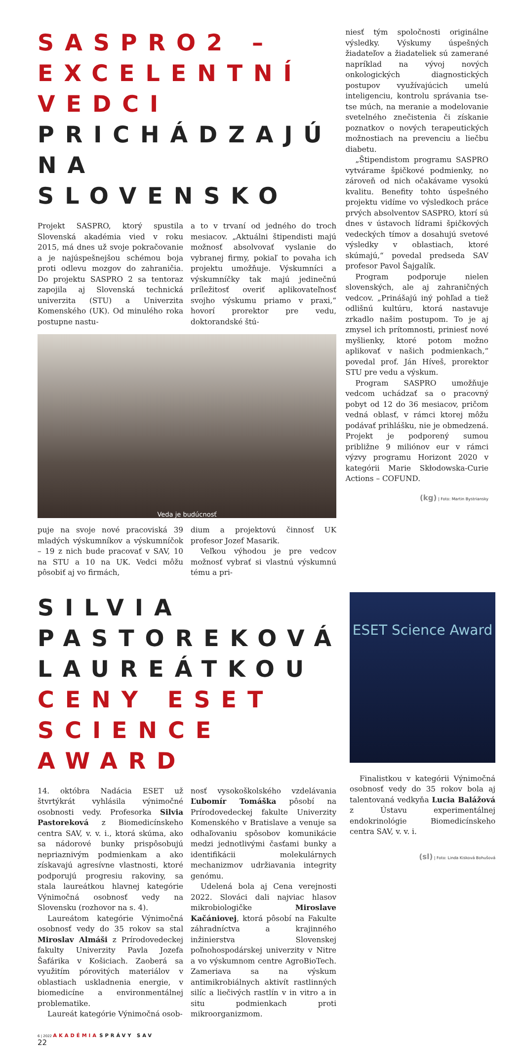SASPRO2 – EXCELENTNÍ VEDCI
PRICHÁDZAJÚ NA SLOVENSKO
Projekt SASPRO, ktorý spustila Slovenská akadémia vied v roku 2015, má dnes už svoje pokračovanie a je najúspešnejšou schémou boja proti odlevu mozgov do zahraničia. Do projektu SASPRO 2 sa tentoraz zapojila aj Slovenská technická univerzita (STU) a Univerzita Komenského (UK). Od minulého roka postupne nastu-
a to v trvaní od jedného do troch mesiacov. „Aktuálni štipendisti majú možnosť absolvovať vyslanie do vybranej firmy, pokiaľ to povaha ich projektu umožňuje. Výskumníci a výskumníčky tak majú jedinečnú príležitosť overiť aplikovateľnosť svojho výskumu priamo v praxi,“ hovorí prorektor pre vedu, doktorandské štú-
Veda je budúcnosť
puje na svoje nové pracoviská 39 mladých výskumníkov a výskumníčok – 19 z nich bude pracovať v SAV, 10 na STU a 10 na UK. Vedci môžu pôsobiť aj vo firmách,
dium a projektovú činnosť UK profesor Jozef Masarik.
Veľkou výhodou je pre vedcov možnosť vybrať si vlastnú výskumnú tému a pri-
niesť tým spoločnosti originálne výsledky. Výskumy úspešných žiadateľov a žiadateliek sú zamerané napríklad na vývoj nových onkologických diagnostických postupov využívajúcich umelú inteligenciu, kontrolu správania tse-tse múch, na meranie a modelovanie svetelného znečistenia či získanie poznatkov o nových terapeutických možnostiach na prevenciu a liečbu diabetu.
„Štipendistom programu SASPRO vytvárame špičkové podmienky, no zároveň od nich očakávame vysokú kvalitu. Benefity tohto úspešného projektu vidíme vo výsledkoch práce prvých absolventov SASPRO, ktorí sú dnes v ústavoch lídrami špičkových vedeckých tímov a dosahujú svetové výsledky v oblastiach, ktoré skúmajú,“ povedal predseda SAV profesor Pavol Šajgalík.
Program podporuje nielen slovenských, ale aj zahraničných vedcov. „Prinášajú iný pohľad a tiež odlišnú kultúru, ktorá nastavuje zrkadlo našim postupom. To je aj zmysel ich prítomnosti, priniesť nové myšlienky, ktoré potom možno aplikovať v našich podmienkach,“ povedal prof. Ján Híveš, prorektor STU pre vedu a výskum.
Program SASPRO umožňuje vedcom uchádzať sa o pracovný pobyt od 12 do 36 mesiacov, pričom vedná oblasť, v rámci ktorej môžu podávať prihlášku, nie je obmedzená. Projekt je podporený sumou približne 9 miliónov eur v rámci výzvy programu Horizont 2020 v kategórii Marie Skłodowska-Curie Actions – COFUND.
(kg) | Foto: Martin Bystriansky
SILVIA PASTOREKOVÁ LAUREÁTKOU
CENY ESET SCIENCE AWARD
14. októbra Nadácia ESET už štvrtýkrát vyhlásila výnimočné osobnosti vedy. Profesorka Silvia Pastoreková z Biomedicínskeho centra SAV, v. v. i., ktorá skúma, ako sa nádorové bunky prispôsobujú nepriaznivým podmienkam a ako získavajú agresívne vlastnosti, ktoré podporujú progresiu rakoviny, sa stala laureátkou hlavnej kategórie Výnimočná osobnosť vedy na Slovensku (rozhovor na s. 4).
Laureátom kategórie Výnimočná osobnosť vedy do 35 rokov sa stal Miroslav Almáši z Prírodovedeckej fakulty Univerzity Pavla Jozefa Šafárika v Košiciach. Zaoberá sa využitím pórovitých materiálov v oblastiach uskladnenia energie, v biomedicíne a environmentálnej problematike.
Laureát kategórie Výnimočná osob-
nosť vysokoškolského vzdelávania Ľubomír Tomáška pôsobí na Prírodovedeckej fakulte Univerzity Komenského v Bratislave a venuje sa odhaľovaniu spôsobov komunikácie medzi jednotlivými časťami bunky a identifikácii molekulárnych mechanizmov udržiavania integrity genómu.
Udelená bola aj Cena verejnosti 2022. Slováci dali najviac hlasov mikrobiologičke Miroslave Kačániovej, ktorá pôsobí na Fakulte záhradníctva a krajinného inžinierstva Slovenskej poľnohospodárskej univerzity v Nitre a vo výskumnom centre AgroBioTech. Zameriava sa na výskum antimikrobiálnych aktivít rastlinných silíc a liečivých rastlín v in vitro a in situ podmienkach proti mikroorganizmom.
ESET Science Award
Finalistkou v kategórii Výnimočná osobnosť vedy do 35 rokov bola aj talentovaná vedkyňa Lucia Balážová z Ústavu experimentálnej endokrinológie Biomedicínskeho centra SAV, v. v. i.
(sl) | Foto: Linda Kisková Bohušová
6 | 2022 AKADÉMIA SPRÁVY SAV
22